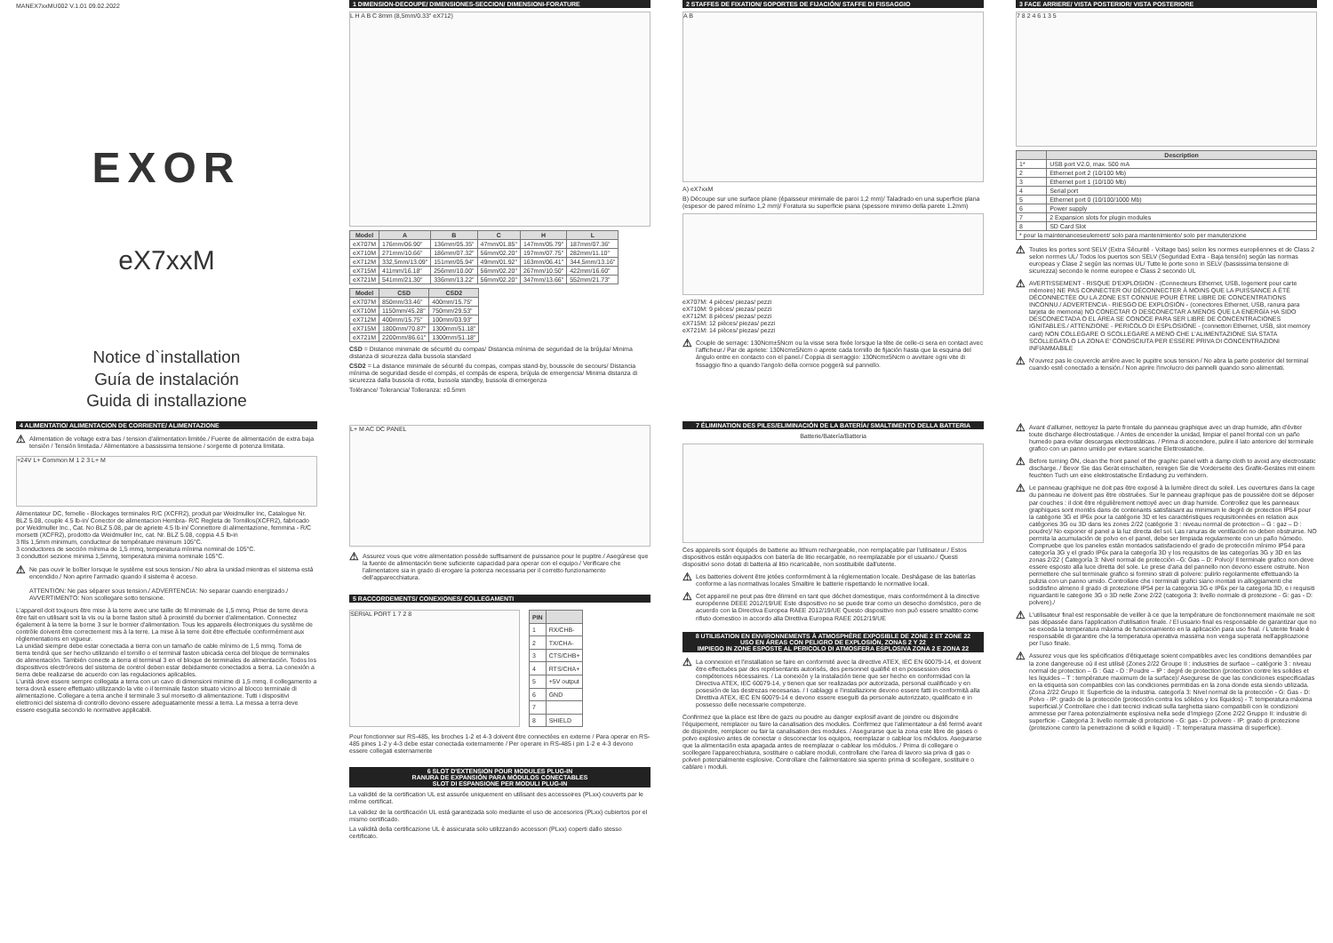MANEX7xxMU002 V.1.01 09.02.2022
EXOR
eX7xxM
Notice d`installation
Guía de instalación
Guida di installazione
1 DIMENSION-DECOUPE/ DIMENSIONES-SECCION/ DIMENSIONI-FORATURE
L H A B C 8mm (8,5mm/0.33" eX712)
| Model | A | B | C | H | L |
| --- | --- | --- | --- | --- | --- |
| eX707M | 176mm/06.90" | 136mm/05.35" | 47mm/01.85" | 147mm/05.79" | 187mm/07.36" |
| eX710M | 271mm/10.66" | 186mm/07.32" | 56mm/02.20" | 197mm/07.75" | 282mm/11.10" |
| eX712M | 332,5mm/13.09" | 151mm/05.94" | 49mm/01.92" | 163mm/06.41" | 344,5mm/13.16" |
| eX715M | 411mm/16.18" | 256mm/10.00" | 56mm/02.20" | 267mm/10.50" | 422mm/16.60" |
| eX721M | 541mm/21.30" | 336mm/13.22" | 56mm/02.20" | 347mm/13.66" | 552mm/21.73" |
| Model | CSD | CSD2 |
| --- | --- | --- |
| eX707M | 850mm/33.46" | 400mm/15.75" |
| eX710M | 1150mm/45.28" | 750mm/29.53" |
| eX712M | 400mm/15.75" | 100mm/03.93" |
| eX715M | 1800mm/70.87" | 1300mm/51.18" |
| eX721M | 2200mm/86.61" | 1300mm/51.18" |
CSD = Distance minimale de sécurité du compas/ Distancia mínima de seguridad de la brújula/ Minima distanza di sicurezza dalla bussola standard
CSD2 = La distance minimale de sécurité du compas, compas stand-by, boussole de secours/ Distancia mínima de seguridad desde el compás, el compás de espera, brújula de emergencia/ Minima distanza di sicurezza dalla bussola di rotta, bussola standby, bussola di emergenza
Tolérance/ Tolerancia/ Tolleranza: ±0.5mm
2 STAFFES DE FIXATION/ SOPORTES DE FIJACIÓN/ STAFFE DI FISSAGGIO
A B
A) eX7xxM
B) Découpe sur une surface plane (épaisseur minimale de paroi 1,2 mm)/ Taladrado en una superficie plana (espesor de pared mínimo 1,2 mm)/ Foratura su superficie piana (spessore minimo della parete 1.2mm)
eX707M: 4 pièces/ piezas/ pezzi
eX710M: 9 pièces/ piezas/ pezzi
eX712M: 8 pièces/ piezas/ pezzi
eX715M: 12 pièces/ piezas/ pezzi
eX721M: 14 pièces/ piezas/ pezzi
⚠
Couple de serrage: 130Ncm±5Ncm ou la visse sera fixée lorsque la tête de celle-ci sera en contact avec l'afficheur./ Par de apriete: 130Ncm±5Ncm o aprete cada tornillo de fijación hasta que la esquina del ángulo entre en contacto con el panel./ Coppia di serraggio: 130Ncm±5Ncm o avvitare ogni vite di fissaggio fino a quando l'angolo della cornice poggerà sul pannello.
3 FACE ARRIERE/ VISTA POSTERIOR/ VISTA POSTERIORE
7 8 2 4 6 1 3 5
| | Description |
| --- | --- |
| 1* | USB port V2.0, max. 500 mA |
| 2 | Ethernet port 2 (10/100 Mb) |
| 3 | Ethernet port 1 (10/100 Mb) |
| 4 | Serial port |
| 5 | Ethernet port 0 (10/100/1000 Mb) |
| 6 | Power supply |
| 7 | 2 Expansion slots for plugin modules |
| 8 | SD Card Slot |
| * pour la maintenanceseulement/ solo para mantenimiento/ solo per manutenzione | |
⚠
Toutes les portes sont SELV (Extra Sécurité - Voltage bas) selon les normes européennes et de Class 2 selon normes UL/ Todos los puertos son SELV (Seguridad Extra - Baja tensión) según las normas europeas y Clase 2 según las normas UL/ Tutte le porte sono in SELV (bassissima tensione di sicurezza) secondo le norme europee e Class 2 secondo UL
⚠
AVERTISSEMENT - RISQUE D'EXPLOSION - (Connecteurs Ethernet, USB, logement pour carte mémoire) NE PAS CONNECTER OU DÉCONNECTER À MOINS QUE LA PUISSANCE A ÉTÉ DÉCONNECTÉE OU LA ZONE EST CONNUE POUR ÊTRE LIBRE DE CONCENTRATIONS INCONNU./ ADVERTENCIA - RIESGO DE EXPLOSIÓN - (conectores Ethernet, USB, ranura para tarjeta de memoria) NO CONECTAR O DESCONECTAR A MENOS QUE LA ENERGÍA HA SIDO DESCONECTADA O EL ÁREA SE CONOCE PARA SER LIBRE DE CONCENTRACIONES IGNITABLES./ ATTENZIONE - PERICOLO DI ESPLOSIONE - (connettori Ethernet, USB, slot memory card) NON COLLEGARE O SCOLLEGARE A MENO CHE L'ALIMENTAZIONE SIA STATA SCOLLEGATA O LA ZONA E' CONOSCIUTA PER ESSERE PRIVA DI CONCENTRAZIONI INFIAMMABILE
⚠
N'ouvrez pas le couvercle arrière avec le pupitre sous tension./ No abra la parte posterior del terminal cuando esté conectado a tensión./ Non aprire l'involucro dei pannelli quando sono alimentati.
4 ALIMENTATIO/ ALIMENTACION DE CORRIENTE/ ALIMENTAZIONE
⚠
Alimentation de voltage extra bas / tension d'alimentation limitée./ Fuente de alimentación de extra baja tensión / Tensión limitada./ Alimentatore a bassissima tensione / sorgente di potenza limitata.
+24V L+ Common M 1 2 3 L+ M
Alimentateur DC, femelle - Blockages terminales R/C (XCFR2), produit par Weidmuller Inc, Catalogue Nr. BLZ 5.08, couple 4.5 lb-in/ Conector de alimentacion Hembra- R/C Regleta de Tornillos(XCFR2), fabricado por Weidmuller Inc., Cat. No BLZ 5.08, par de apriete 4.5 lb-in/ Connettore di alimentazione, femmina - R/C morsetti (XCFR2), prodotto da Weidmuller Inc, cat. Nr. BLZ 5.08, coppia 4.5 lb-in
3 fils 1,5mm minimum, conducteur de température minimum 105°C.
3 conductores de sección mínima de 1,5 mmq, temperatura mínima nominal de 105°C.
3 conduttori sezione minima 1,5mmq, temperatura minima nominale 105°C.
⚠
Ne pas ouvir le boîtier lorsque le système est sous tension./ No abra la unidad mientras el sistema está encendido./ Non aprire l'armadio quando il sistema è acceso.
ATTENTION: Ne pas séparer sous tension./ ADVERTENCIA: No separar cuando energizado./ AVVERTIMENTO: Non scollegare sotto tensione.
L'appareil doit toujours être mise à la terre avec une taille de fil minimale de 1,5 mmq. Prise de terre devra être fait en utilisant soit la vis ou la borne faston situé à proximité du bornier d'alimentation. Connectez également à la terre la borne 3 sur le bornier d'alimentation. Tous les appareils électroniques du système de contrôle doivent être correctement mis à la terre. La mise à la terre doit être effectuée conformément aux réglementations en vigueur.
La unidad siempre debe estar conectada a tierra con un tamaño de cable mínimo de 1,5 mmq. Toma de tierra tendrá que ser hecho utilizando el tornillo o el terminal faston ubicada cerca del bloque de terminales de alimentación. También conecte a tierra el terminal 3 en el bloque de terminales de alimentación. Todos los dispositivos electrónicos del sistema de control deben estar debidamente conectados a tierra. La conexión a tierra debe realizarse de acuerdo con las regulaciones aplicables.
L'unità deve essere sempre collegata a terra con un cavo di dimensioni minime di 1,5 mmq. Il collegamento a terra dovrà essere effettuato utilizzando la vite o il terminale faston situato vicino al blocco terminale di alimentazione. Collegare a terra anche il terminale 3 sul morsetto di alimentazione. Tutti i dispositivi elettronici del sistema di controllo devono essere adeguatamente messi a terra. La messa a terra deve essere eseguita secondo le normative applicabili.
L+ M AC DC PANEL
⚠
Assurez vous que votre alimentation possède suffisament de puissance pour le pupitre./ Asegúrese que la fuente de alimentación tiene suficiente capacidad para operar con el equipo./ Verificare che l'alimentatore sia in grado di erogare la potenza necessaria per il corretto funzionamento dell'apparecchiatura.
5 RACCORDEMENTS/ CONEXIONES/ COLLEGAMENTI
SERIAL PORT 1 7 2 8
| PIN | |
| --- | --- |
| 1 | RX/CHB- |
| 2 | TX/CHA- |
| 3 | CTS/CHB+ |
| 4 | RTS/CHA+ |
| 5 | +5V output |
| 6 | GND |
| 7 | |
| 8 | SHIELD |
Pour fonctionner sur RS-485, les broches 1-2 et 4-3 doivent être connectées en externe / Para operar en RS-485 pines 1-2 y 4-3 debe estar conectada externamente / Per operare in RS-485 i pin 1-2 e 4-3 devono essere collegati esternamente
6 SLOT D'EXTENSION POUR MODULES PLUG-IN
RANURA DE EXPANSIÓN PARA MÓDULOS CONECTABLES
SLOT DI ESPANSIONE PER MODULI PLUG-IN
La validité de la certification UL est assurée uniquement en utilisant des accessoires (PLxx) couverts par le même certificat.
La validez de la certificación UL está garantizada solo mediante el uso de accesorios (PLxx) cubiertos por el mismo certificado.
La validità della certificazione UL è assicurata solo utilizzando accessori (PLxx) coperti dallo stesso certificato.
7 ÉLIMINATION DES PILES/ELIMINACIÓN DE LA BATERÍA/ SMALTIMENTO DELLA BATTERIA
Batterie/Batería/Batteria
Ces appareils sont équipés de batterie au lithium rechargeable, non remplaçable par l'utilisateur./ Estos dispositivos están equipados con batería de litio recargable, no reemplazable por el usuario./ Questi dispositivi sono dotati di batteria al litio ricaricabile, non sostituibile dall'utente.
⚠
Les batteries doivent être jetées conformément à la réglementation locale. Deshágase de las baterías conforme a las normativas locales Smaltire le batterie rispettando le normative locali.
⚠
Cet appareil ne peut pas être éliminé en tant que déchet domestique, mais conformément à la directive européenne DEEE 2012/19/UE Este dispositivo no se puede tirar como un desecho doméstico, pero de acuerdo con la Directiva Europea RAEE 2012/19/UE Questo dispositivo non può essere smaltito come rifiuto domestico in accordo alla Direttiva Europea RAEE 2012/19/UE
8 UTILISATION EN ENVIRONNEMENTS À ATMOSPHÈRE EXPOSIBLE DE ZONE 2 ET ZONE 22
USO EN ÁREAS CON PELIGRO DE EXPLOSIÓN, ZONAS 2 Y 22
IMPIEGO IN ZONE ESPOSTE AL PERICOLO DI ATMOSFERA ESPLOSIVA ZONA 2 E ZONA 22
⚠
La connexion et l'installation se faire en conformité avec la directive ATEX, IEC EN 60079-14, et doivent être effectuées par des représentants autorisés, des personnel qualifié et en possession des compétences nécessaires. / La conexión y la instalación tiene que ser hecho en conformidad con la Directiva ATEX, IEC 60079-14, y tienen que ser realizadas por autorizada, personal cualificado y en posesión de las destrezas necesarias. / I cablaggi e l'installazione devono essere fatti in conformità alla Direttiva ATEX, IEC EN 60079-14 e devono essere eseguiti da personale autorizzato, qualificato e in possesso delle necessarie competenze.
Confirmez que la place est libre de gazs ou poudre au danger explosif avant de joindre ou disjoindre l'équipement, remplacer ou faire la canalisation des modules. Confirmez que l'alimentateur a été fermé avant de disjoindre, remplacer ou fair la canalisation des modules. / Asegurarse que la zona este libre de gases o polvo explosivo antes de conectar o desconectar los equipos, reemplazar o cablear los módulos. Asegurarse que la alimentación esta apagada antes de reemplazar o cablear los módulos. / Prima di collegare o scollegare l'apparecchiatura, sostituire o cablare moduli, controllare che l'area di lavoro sia priva di gas o polveri potenzialmente esplosive. Controllare che l'alimentatore sia spento prima di scollegare, sostituire o cablare i moduli.
⚠
Avant d'allumer, nettoyez la parte frontale du panneau graphique avec un drap humide, afin d'éviter toute discharge électrostatique. / Antes de encender la unidad, limpiar el panel frontal con un paño humedo para evitar descargas electrostáticas. / Prima di accendere, pulire il lato anteriore del terminale grafico con un panno umido per evitare scariche Elettrostatiche.
⚠
Before turning ON, clean the front panel of the graphic panel with a damp cloth to avoid any electrostatic discharge. / Bevor Sie das Gerät einschalten, reinigen Sie die Vorderseite des Grafik-Gerätes mit einem feuchten Tuch um eine elektrostatische Entladung zu verhindern.
⚠
Le panneau graphique ne doit pas être exposé à la lumière direct du soleil. Les ouvertures dans la cage du panneau ne doivent pas être obstruées. Sur le panneau graphique pas de poussière doit se déposer par couches : il doit être régulièrement nettoyé avec un drap humide. Controllez que les panneaux graphiques sont montés dans de contenants satisfaisant au minimum le degré de protection IP54 pour la catégorie 3G et IP6x pour la catégorie 3D et les caractéristiques requisitionnées en relation aux catégories 3G ou 3D dans les zones 2/22 (catégorie 3 : niveau normal de protection – G : gaz – D : poudre)/ No exponer el panel a la luz directa del sol. Las ranuras de ventilación no deben obstruirse. NO permita la acumulación de polvo en el panel, debe ser limpiada regularmente con un paño húmedo. Compruebe que los paneles están montados satisfaciendo el grado de protección mínimo IP54 para categoría 3G y el grado IP6x para la categoría 3D y los requisitos de las categorías 3G y 3D en las zonas 2/22 ( Categoría 3: Nivel normal de protección –G: Gas – D: Polvo)/ Il terminale grafico non deve essere esposto alla luce diretta del sole. Le prese d'aria del pannello non devono essere ostruite. Non permettere che sul terminale grafico si formino strati di polvere: pulirlo regolarmente effettuando la pulizia con un panno umido. Controllare che i terminali grafici siano montati in alloggiamenti che soddisfino almeno il grado di protezione IP54 per la categoria 3G e IP6x per la categoria 3D, e i requisiti riguardanti le categorie 3G o 3D nelle Zone 2/22 (categoria 3: livello normale di protezione - G: gas - D: polvere)./
⚠
L'utilisateur final est responsable de veiller à ce que la température de fonctionnement maximale ne soit pas dépassée dans l'application d'utilisation finale. / El usuario final es responsable de garantizar que no se exceda la temperatura máxima de funcionamiento en la aplicación para uso final. / L'utente finale è responsabile di garantire che la temperatura operativa massima non venga superata nell'applicazione per l'uso finale.
⚠
Assurez vous que les spécificatios d'étiquetage soient compatibles avec les conditions demandées par la zone dangereuse où il est utilisé (Zones 2/22 Groupe II : industries de surface – catégorie 3 : niveau normal de protection – G : Gaz - D : Poudre – IP : degré de protection (protection contre les solides et les liquides – T : température maximum de la surface)/ Asegurese de que las condiciones especificadas en la etiqueta son compatibles con las condiciones permitidas en la zona donde esta siendo utilizada. (Zona 2/22 Grupo II: Superficie de la industria. categoría 3: Nivel normal de la protección - G: Gas - D: Polvo - IP: grado de la protección (protección contra los sólidos y los líquidos) - T: temperatura máxima superficial.)/ Controllare che i dati tecnici indicati sulla targhetta siano compatibili con le condizioni ammesse per l'area potenzialmente esplosiva nella sede d'impiego (Zone 2/22 Gruppo II: industrie di superficie - Categoria 3: livello normale di protezione - G: gas - D: polvere - IP: grado di protezione (protezione contro la penetrazione di solidi e liquidi) - T: temperatura massima di superficie).